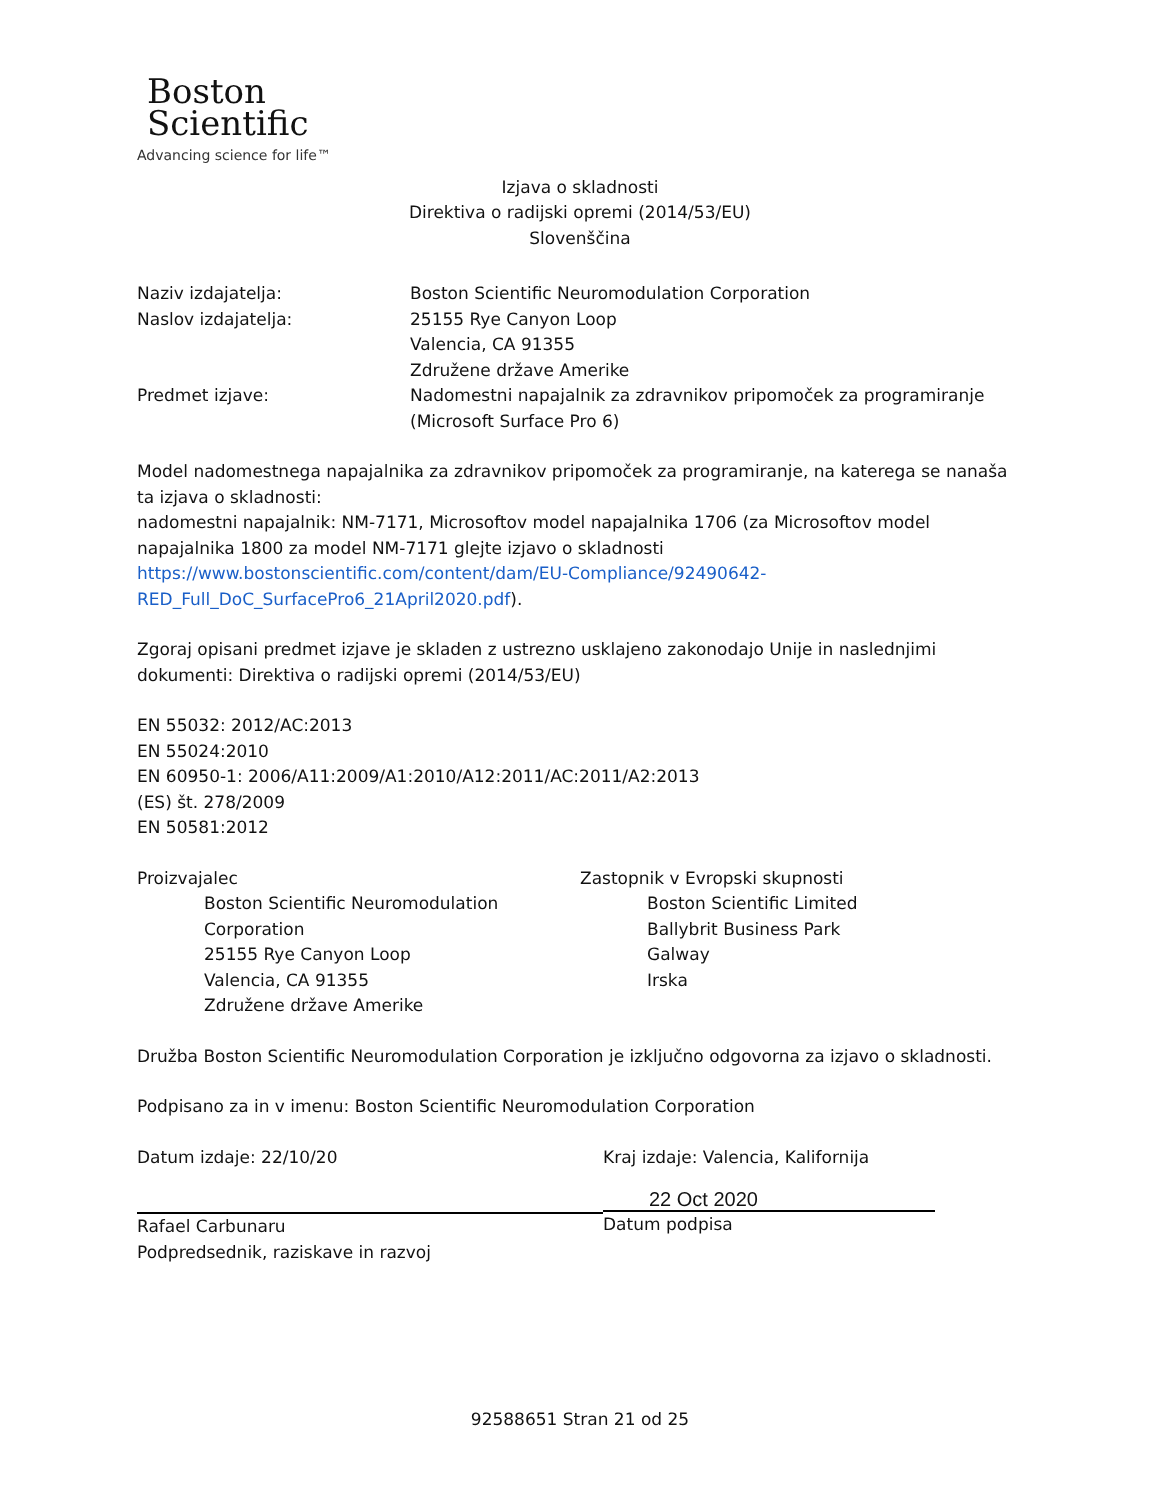Boston
Scientific
Advancing science for life™
Izjava o skladnosti
Direktiva o radijski opremi (2014/53/EU)
Slovenščina
Naziv izdajatelja: Boston Scientific Neuromodulation Corporation
Naslov izdajatelja: 25155 Rye Canyon Loop
Valencia, CA 91355
Združene države Amerike
Predmet izjave: Nadomestni napajalnik za zdravnikov pripomoček za programiranje
(Microsoft Surface Pro 6)
Model nadomestnega napajalnika za zdravnikov pripomoček za programiranje, na katerega se nanaša ta izjava o skladnosti:
nadomestni napajalnik: NM-7171, Microsoftov model napajalnika 1706 (za Microsoftov model napajalnika 1800 za model NM-7171 glejte izjavo o skladnosti https://www.bostonscientific.com/content/dam/EU-Compliance/92490642-RED_Full_DoC_SurfacePro6_21April2020.pdf).
Zgoraj opisani predmet izjave je skladen z ustrezno usklajeno zakonodajo Unije in naslednjimi dokumenti: Direktiva o radijski opremi (2014/53/EU)
EN 55032: 2012/AC:2013
EN 55024:2010
EN 60950-1: 2006/A11:2009/A1:2010/A12:2011/AC:2011/A2:2013
(ES) št. 278/2009
EN 50581:2012
Proizvajalec
Boston Scientific Neuromodulation Corporation
25155 Rye Canyon Loop
Valencia, CA 91355
Združene države Amerike
Zastopnik v Evropski skupnosti
Boston Scientific Limited
Ballybrit Business Park
Galway
Irska
Družba Boston Scientific Neuromodulation Corporation je izključno odgovorna za izjavo o skladnosti.
Podpisano za in v imenu: Boston Scientific Neuromodulation Corporation
Datum izdaje: 22/10/20
Rafael Carbunaru
Podpredsednik, raziskave in razvoj
Kraj izdaje: Valencia, Kalifornija
22 Oct 2020
Datum podpisa
92588651 Stran 21 od 25